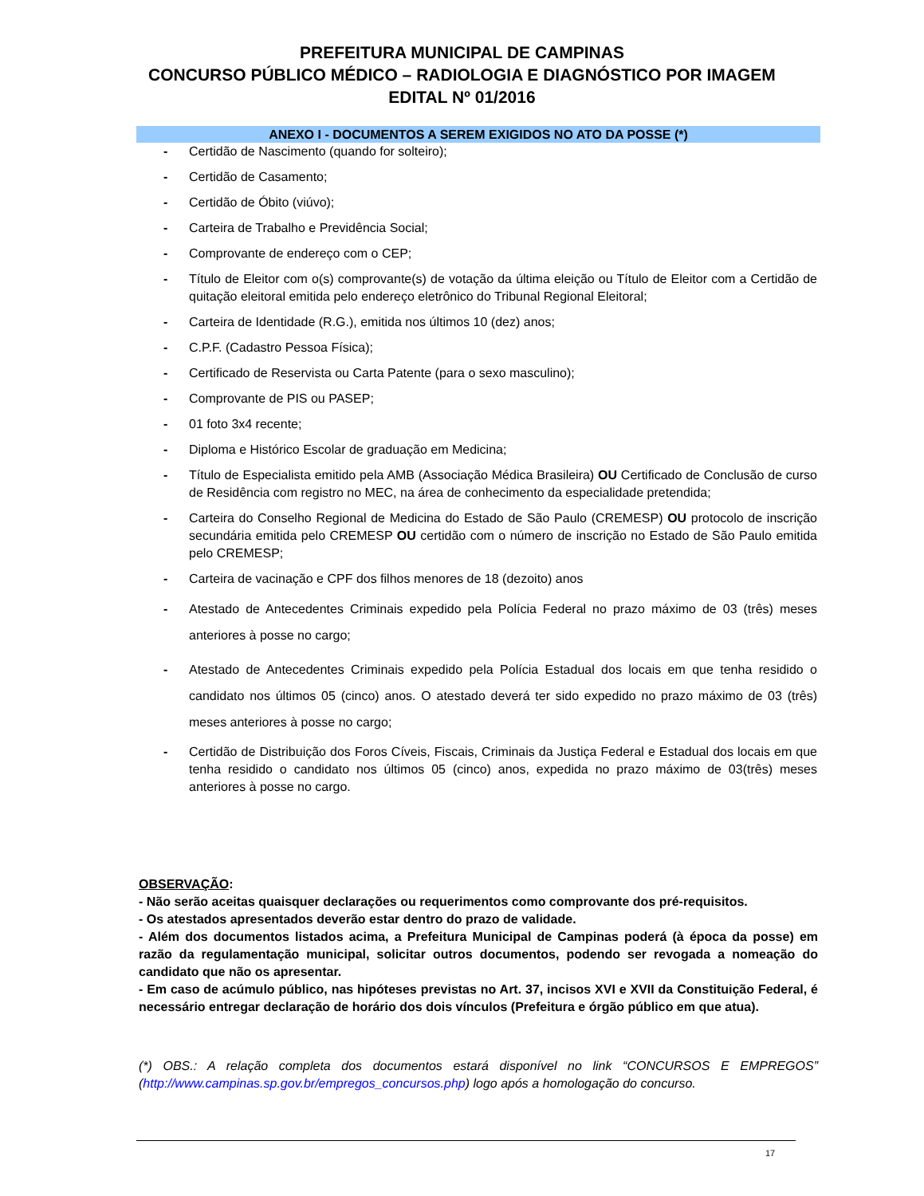PREFEITURA MUNICIPAL DE CAMPINAS
CONCURSO PÚBLICO MÉDICO – RADIOLOGIA E DIAGNÓSTICO POR IMAGEM
EDITAL Nº 01/2016
ANEXO I - DOCUMENTOS A SEREM EXIGIDOS NO ATO DA POSSE (*)
- Certidão de Nascimento (quando for solteiro);
- Certidão de Casamento;
- Certidão de Óbito (viúvo);
- Carteira de Trabalho e Previdência Social;
- Comprovante de endereço com o CEP;
- Título de Eleitor com o(s) comprovante(s) de votação da última eleição ou Título de Eleitor com a Certidão de quitação eleitoral emitida pelo endereço eletrônico do Tribunal Regional Eleitoral;
- Carteira de Identidade (R.G.), emitida nos últimos 10 (dez) anos;
- C.P.F. (Cadastro Pessoa Física);
- Certificado de Reservista ou Carta Patente (para o sexo masculino);
- Comprovante de PIS ou PASEP;
- 01 foto 3x4 recente;
- Diploma e Histórico Escolar de graduação em Medicina;
- Título de Especialista emitido pela AMB (Associação Médica Brasileira) OU Certificado de Conclusão de curso de Residência com registro no MEC, na área de conhecimento da especialidade pretendida;
- Carteira do Conselho Regional de Medicina do Estado de São Paulo (CREMESP) OU protocolo de inscrição secundária emitida pelo CREMESP OU certidão com o número de inscrição no Estado de São Paulo emitida pelo CREMESP;
- Carteira de vacinação e CPF dos filhos menores de 18 (dezoito) anos
- Atestado de Antecedentes Criminais expedido pela Polícia Federal no prazo máximo de 03 (três) meses anteriores à posse no cargo;
- Atestado de Antecedentes Criminais expedido pela Polícia Estadual dos locais em que tenha residido o candidato nos últimos 05 (cinco) anos. O atestado deverá ter sido expedido no prazo máximo de 03 (três) meses anteriores à posse no cargo;
- Certidão de Distribuição dos Foros Cíveis, Fiscais, Criminais da Justiça Federal e Estadual dos locais em que tenha residido o candidato nos últimos 05 (cinco) anos, expedida no prazo máximo de 03(três) meses anteriores à posse no cargo.
OBSERVAÇÃO:
- Não serão aceitas quaisquer declarações ou requerimentos como comprovante dos pré-requisitos.
- Os atestados apresentados deverão estar dentro do prazo de validade.
- Além dos documentos listados acima, a Prefeitura Municipal de Campinas poderá (à época da posse) em razão da regulamentação municipal, solicitar outros documentos, podendo ser revogada a nomeação do candidato que não os apresentar.
- Em caso de acúmulo público, nas hipóteses previstas no Art. 37, incisos XVI e XVII da Constituição Federal, é necessário entregar declaração de horário dos dois vínculos (Prefeitura e órgão público em que atua).
(*) OBS.: A relação completa dos documentos estará disponível no link “CONCURSOS E EMPREGOS” (http://www.campinas.sp.gov.br/empregos_concursos.php) logo após a homologação do concurso.
17